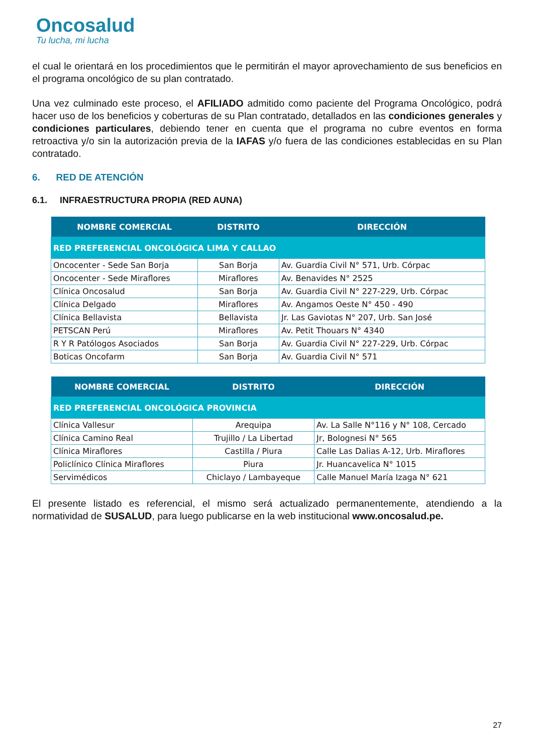Oncosalud
Tu lucha, mi lucha
el cual le orientará en los procedimientos que le permitirán el mayor aprovechamiento de sus beneficios en el programa oncológico de su plan contratado.
Una vez culminado este proceso, el AFILIADO admitido como paciente del Programa Oncológico, podrá hacer uso de los beneficios y coberturas de su Plan contratado, detallados en las condiciones generales y condiciones particulares, debiendo tener en cuenta que el programa no cubre eventos en forma retroactiva y/o sin la autorización previa de la IAFAS y/o fuera de las condiciones establecidas en su Plan contratado.
6. RED DE ATENCIÓN
6.1. INFRAESTRUCTURA PROPIA (RED AUNA)
| NOMBRE COMERCIAL | DISTRITO | DIRECCIÓN |
| --- | --- | --- |
| RED PREFERENCIAL ONCOLÓGICA LIMA Y CALLAO | | |
| Oncocenter - Sede San Borja | San Borja | Av. Guardia Civil N° 571, Urb. Córpac |
| Oncocenter - Sede Miraflores | Miraflores | Av. Benavides N° 2525 |
| Clínica Oncosalud | San Borja | Av. Guardia Civil N° 227-229, Urb. Córpac |
| Clínica Delgado | Miraflores | Av. Angamos Oeste N° 450 - 490 |
| Clínica Bellavista | Bellavista | Jr. Las Gaviotas N° 207, Urb. San José |
| PETSCAN Perú | Miraflores | Av. Petit Thouars N° 4340 |
| R Y R Patólogos Asociados | San Borja | Av. Guardia Civil N° 227-229, Urb. Córpac |
| Boticas Oncofarm | San Borja | Av. Guardia Civil N° 571 |
| NOMBRE COMERCIAL | DISTRITO | DIRECCIÓN |
| --- | --- | --- |
| RED PREFERENCIAL ONCOLÓGICA PROVINCIA | | |
| Clínica Vallesur | Arequipa | Av. La Salle N°116 y N° 108, Cercado |
| Clínica Camino Real | Trujillo / La Libertad | Jr, Bolognesi N° 565 |
| Clínica Miraflores | Castilla / Piura | Calle Las Dalias A-12, Urb. Miraflores |
| Policlínico Clínica Miraflores | Piura | Jr. Huancavelica N° 1015 |
| Servimédicos | Chiclayo / Lambayeque | Calle Manuel María Izaga N° 621 |
El presente listado es referencial, el mismo será actualizado permanentemente, atendiendo a la normatividad de SUSALUD, para luego publicarse en la web institucional www.oncosalud.pe.
27